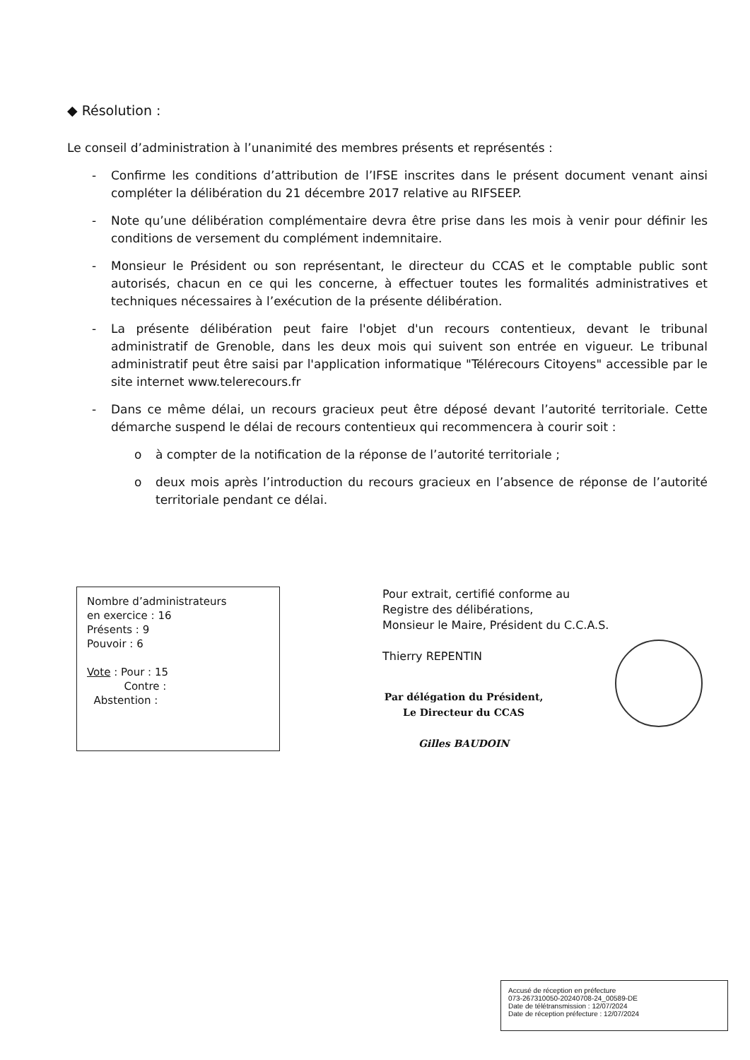◆ Résolution :
Le conseil d’administration à l’unanimité des membres présents et représentés :
- Confirme les conditions d’attribution de l’IFSE inscrites dans le présent document venant ainsi compléter la délibération du 21 décembre 2017 relative au RIFSEEP.
- Note qu’une délibération complémentaire devra être prise dans les mois à venir pour définir les conditions de versement du complément indemnitaire.
- Monsieur le Président ou son représentant, le directeur du CCAS et le comptable public sont autorisés, chacun en ce qui les concerne, à effectuer toutes les formalités administratives et techniques nécessaires à l’exécution de la présente délibération.
- La présente délibération peut faire l'objet d'un recours contentieux, devant le tribunal administratif de Grenoble, dans les deux mois qui suivent son entrée en vigueur. Le tribunal administratif peut être saisi par l'application informatique "Télérecours Citoyens" accessible par le site internet www.telerecours.fr
- Dans ce même délai, un recours gracieux peut être déposé devant l’autorité territoriale. Cette démarche suspend le délai de recours contentieux qui recommencera à courir soit :
o à compter de la notification de la réponse de l’autorité territoriale ;
o deux mois après l’introduction du recours gracieux en l’absence de réponse de l’autorité territoriale pendant ce délai.
Nombre d’administrateurs
en exercice : 16
Présents : 9
Pouvoir : 6
Vote : Pour : 15
Contre :
Abstention :
Pour extrait, certifié conforme au
Registre des délibérations,
Monsieur le Maire, Président du C.C.A.S.
Thierry REPENTIN
Par délégation du Président,
Le Directeur du CCAS
Gilles BAUDOIN
Accusé de réception en préfecture
073-267310050-20240708-24_00589-DE
Date de télétransmission : 12/07/2024
Date de réception préfecture : 12/07/2024